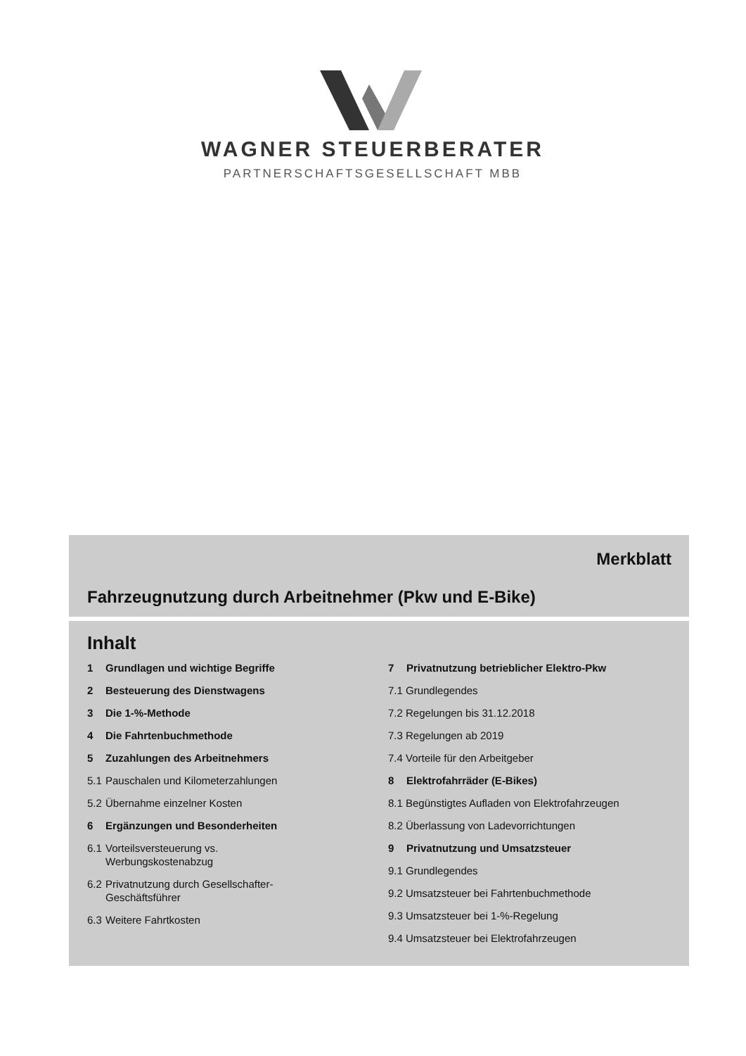WAGNER STEUERBERATER
PARTNERSCHAFTSGESELLSCHAFT MBB
Merkblatt
Fahrzeugnutzung durch Arbeitnehmer (Pkw und E-Bike)
Inhalt
1 Grundlagen und wichtige Begriffe
2 Besteuerung des Dienstwagens
3 Die 1-%-Methode
4 Die Fahrtenbuchmethode
5 Zuzahlungen des Arbeitnehmers
5.1 Pauschalen und Kilometerzahlungen
5.2 Übernahme einzelner Kosten
6 Ergänzungen und Besonderheiten
6.1 Vorteilsversteuerung vs.
Werbungskostenabzug
6.2 Privatnutzung durch Gesellschafter-
Geschäftsführer
6.3 Weitere Fahrtkosten
7 Privatnutzung betrieblicher Elektro-Pkw
7.1 Grundlegendes
7.2 Regelungen bis 31.12.2018
7.3 Regelungen ab 2019
7.4 Vorteile für den Arbeitgeber
8 Elektrofahrräder (E-Bikes)
8.1 Begünstigtes Aufladen von Elektrofahrzeugen
8.2 Überlassung von Ladevorrichtungen
9 Privatnutzung und Umsatzsteuer
9.1 Grundlegendes
9.2 Umsatzsteuer bei Fahrtenbuchmethode
9.3 Umsatzsteuer bei 1-%-Regelung
9.4 Umsatzsteuer bei Elektrofahrzeugen